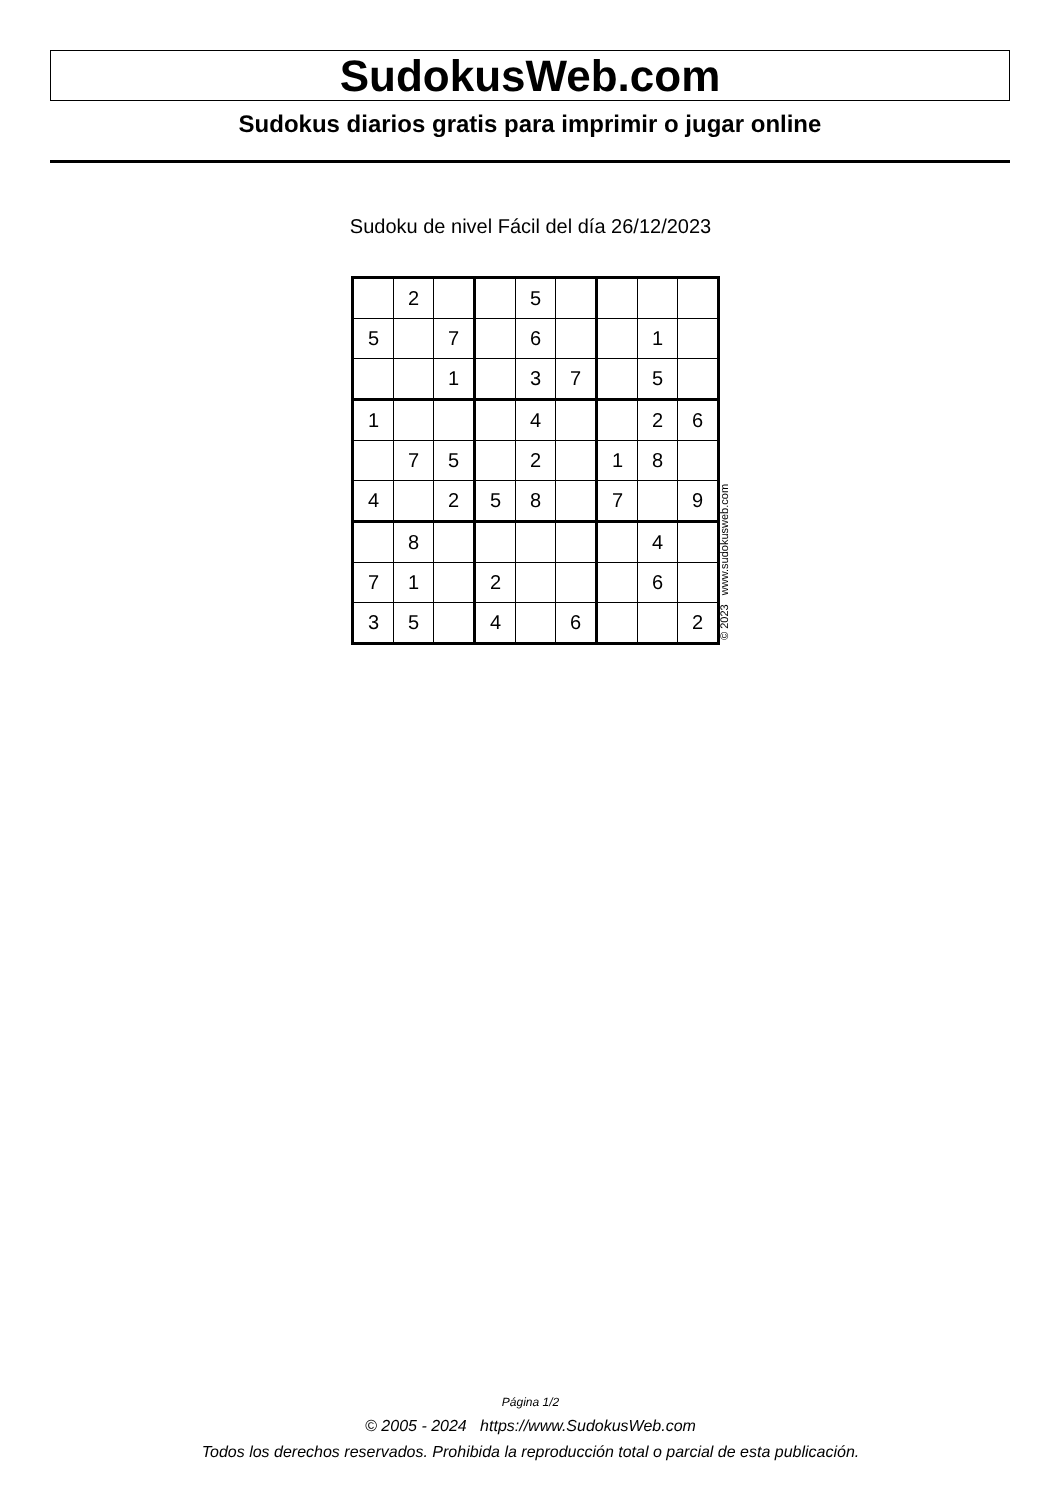SudokusWeb.com
Sudokus diarios gratis para imprimir o jugar online
Sudoku de nivel Fácil del día 26/12/2023
| | 2 | | | 5 | | | | |
| 5 | | 7 | | 6 | | | 1 | |
| | | 1 | | 3 | 7 | | 5 | |
| 1 | | | | 4 | | | 2 | 6 |
| | 7 | 5 | | 2 | | 1 | 8 | |
| 4 | | 2 | 5 | 8 | | 7 | | 9 |
| | 8 | | | | | | 4 | |
| 7 | 1 | | 2 | | | | 6 | |
| 3 | 5 | | 4 | | 6 | | | 2 |
© 2023 www.sudokusweb.com
Página 1/2
© 2005 - 2024 https://www.SudokusWeb.com
Todos los derechos reservados. Prohibida la reproducción total o parcial de esta publicación.